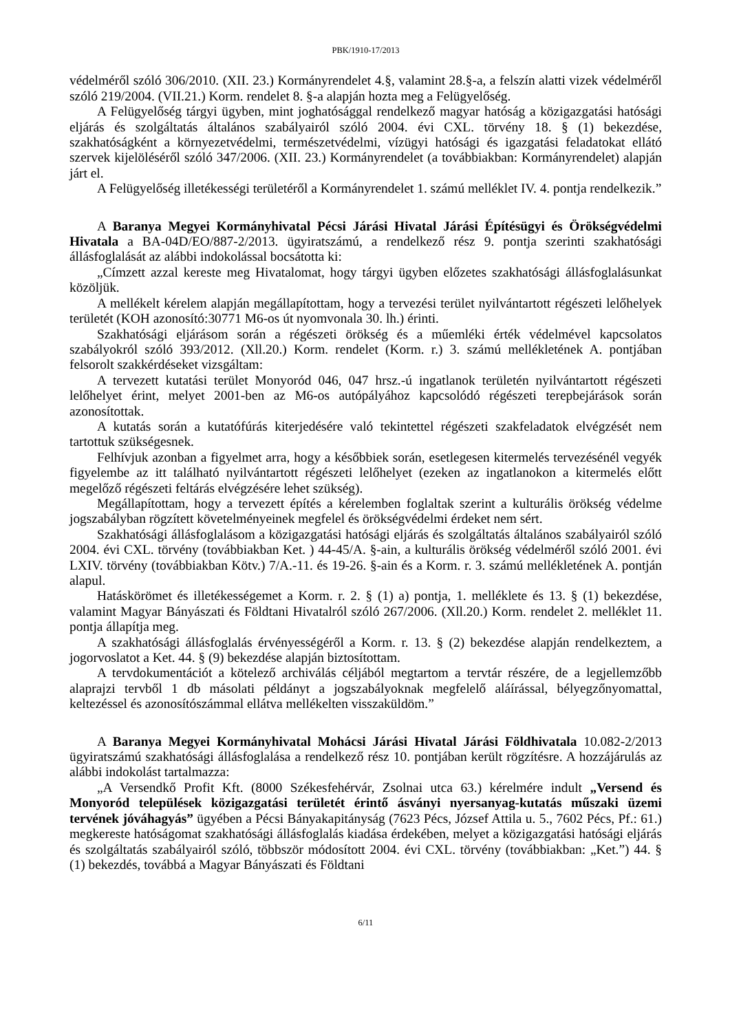PBK/1910-17/2013
védelméről szóló 306/2010. (XII. 23.) Kormányrendelet 4.§, valamint 28.§-a, a felszín alatti vizek védelméről szóló 219/2004. (VII.21.) Korm. rendelet 8. §-a alapján hozta meg a Felügyelőség.
A Felügyelőség tárgyi ügyben, mint joghatósággal rendelkező magyar hatóság a közigazgatási hatósági eljárás és szolgáltatás általános szabályairól szóló 2004. évi CXL. törvény 18. § (1) bekezdése, szakhatóságként a környezetvédelmi, természetvédelmi, vízügyi hatósági és igazgatási feladatokat ellátó szervek kijelöléséről szóló 347/2006. (XII. 23.) Kormányrendelet (a továbbiakban: Kormányrendelet) alapján járt el.
A Felügyelőség illetékességi területéről a Kormányrendelet 1. számú melléklet IV. 4. pontja rendelkezik.”
A Baranya Megyei Kormányhivatal Pécsi Járási Hivatal Járási Építésügyi és Örökségvédelmi Hivatala a BA-04D/EO/887-2/2013. ügyiratszámú, a rendelkező rész 9. pontja szerinti szakhatósági állásfoglalását az alábbi indokolással bocsátotta ki:
„Címzett azzal kereste meg Hivatalomat, hogy tárgyi ügyben előzetes szakhatósági állásfoglalásunkat közöljük.
A mellékelt kérelem alapján megállapítottam, hogy a tervezési terület nyilvántartott régészeti lelőhelyek területét (KOH azonosító:30771 M6-os út nyomvonala 30. lh.) érinti.
Szakhatósági eljárásom során a régészeti örökség és a műemléki érték védelmével kapcsolatos szabályokról szóló 393/2012. (Xll.20.) Korm. rendelet (Korm. r.) 3. számú mellékletének A. pontjában felsorolt szakkérdéseket vizsgáltam:
A tervezett kutatási terület Monyoród 046, 047 hrsz.-ú ingatlanok területén nyilvántartott régészeti lelőhelyet érint, melyet 2001-ben az M6-os autópályához kapcsolódó régészeti terepbejárások során azonosítottak.
A kutatás során a kutatófúrás kiterjedésére való tekintettel régészeti szakfeladatok elvégzését nem tartottuk szükségesnek.
Felhívjuk azonban a figyelmet arra, hogy a későbbiek során, esetlegesen kitermelés tervezésénél vegyék figyelembe az itt található nyilvántartott régészeti lelőhelyet (ezeken az ingatlanokon a kitermelés előtt megelőző régészeti feltárás elvégzésére lehet szükség).
Megállapítottam, hogy a tervezett építés a kérelemben foglaltak szerint a kulturális örökség védelme jogszabályban rögzített követelményeinek megfelel és örökségvédelmi érdeket nem sért.
Szakhatósági állásfoglalásom a közigazgatási hatósági eljárás és szolgáltatás általános szabályairól szóló 2004. évi CXL. törvény (továbbiakban Ket. ) 44-45/A. §-ain, a kulturális örökség védelméről szóló 2001. évi LXIV. törvény (továbbiakban Kötv.) 7/A.-11. és 19-26. §-ain és a Korm. r. 3. számú mellékletének A. pontján alapul.
Hatáskörömet és illetékességemet a Korm. r. 2. § (1) a) pontja, 1. melléklete és 13. § (1) bekezdése, valamint Magyar Bányászati és Földtani Hivatalról szóló 267/2006. (Xll.20.) Korm. rendelet 2. melléklet 11. pontja állapítja meg.
A szakhatósági állásfoglalás érvényességéről a Korm. r. 13. § (2) bekezdése alapján rendelkeztem, a jogorvoslatot a Ket. 44. § (9) bekezdése alapján biztosítottam.
A tervdokumentációt a kötelező archiválás céljából megtartom a tervtár részére, de a legjellemzőbb alaprajzi tervből 1 db másolati példányt a jogszabályoknak megfelelő aláírással, bélyegzőnyomattal, keltezéssel és azonosítószámmal ellátva mellékelten visszaküldöm.”
A Baranya Megyei Kormányhivatal Mohácsi Járási Hivatal Járási Földhivatala 10.082-2/2013 ügyiratszámú szakhatósági állásfoglalása a rendelkező rész 10. pontjában került rögzítésre. A hozzájárulás az alábbi indokolást tartalmazza:
„A Versendkő Profit Kft. (8000 Székesfehérvár, Zsolnai utca 63.) kérelmére indult „Versend és Monyoród települések közigazgatási területét érintő ásványi nyersanyag-kutatás műszaki üzemi tervének jóváhagyás” ügyében a Pécsi Bányakapitányság (7623 Pécs, József Attila u. 5., 7602 Pécs, Pf.: 61.) megkereste hatóságomat szakhatósági állásfoglalás kiadása érdekében, melyet a közigazgatási hatósági eljárás és szolgáltatás szabályairól szóló, többször módosított 2004. évi CXL. törvény (továbbiakban: „Ket.”) 44. § (1) bekezdés, továbbá a Magyar Bányászati és Földtani
6/11